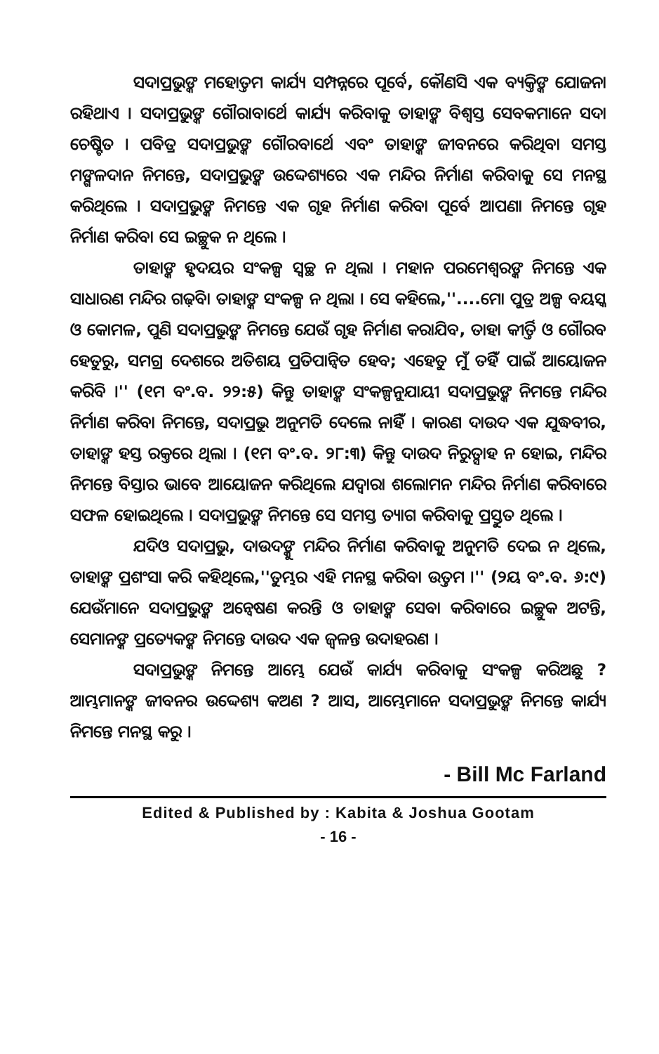ସଦାପ୍ରଭୁଙ୍କ ମହୋତ୍ତମ କାର୍ଯ୍ୟ ସମ୍ପନ୍ନରେ ପୂର୍ବେ, କୌଣସି ଏକ ବ୍ୟକ୍ତିଙ୍କ ଯୋଜନା ରହିଥାଏ । ସଦାପ୍ରଭୁଙ୍କ ଗୌରାବାର୍ଥେ କାର୍ଯ୍ୟ କରିବାକୁ ତାହାଙ୍କ ବିଶ୍ୱସ୍ତ ସେବକମାନେ ସଦା ଚେଷ୍ଟିତ । ପବିତ୍ର ସଦାପ୍ରଭୁଙ୍କ ଗୌରବାର୍ଥେ ଏବଂ ତାହାଙ୍କ ଜୀବନରେ କରିଥିବା ସମସ୍ତ ମଙ୍ଗଳଦାନ ନିମନ୍ତେ, ସଦାପ୍ରଭୁଙ୍କ ଉଦ୍ଦେଶ୍ୟରେ ଏକ ମନ୍ଦିର ନିର୍ମାଣ କରିବାକୁ ସେ ମନସ୍ଥ କରିଥିଲେ । ସଦାପ୍ରଭୁଙ୍କ ନିମନ୍ତେ ଏକ ଗୃହ ନିର୍ମାଣ କରିବା ପୂର୍ବେ ଆପଣା ନିମନ୍ତେ ଗୃହ ନିର୍ମାଣ କରିବା ସେ ଇଚ୍ଛୁକ ନ ଥିଲେ ।
ତାହାଙ୍କ ହୃଦୟର ସଂକଳ୍ପ ସ୍ୱଚ୍ଛ ନ ଥିଲା । ମହାନ ପରମେଶ୍ୱରଙ୍କ ନିମନ୍ତେ ଏକ ସାଧାରଣ ମନ୍ଦିର ଗଢ଼ିବା ତାହାଙ୍କ ସଂକଳ୍ପ ନ ଥିଲା । ସେ କହିଲେ,''....ମୋ ପୁତ୍ର ଅଳ୍ପ ବୟସ୍କ ଓ କୋମଳ, ପୁଣି ସଦାପ୍ରଭୁଙ୍କ ନିମନ୍ତେ ଯେଉଁ ଗୃହ ନିର୍ମାଣ କରାଯିବ, ତାହା କୀର୍ତ୍ତି ଓ ଗୌରବ ହେତୁରୁ, ସମଗ୍ର ଦେଶରେ ଅତିଶୟ ପ୍ରତିପାନ୍ୱିତ ହେବ; ଏହେତୁ ମୁଁ ତହିଁ ପାଇଁ ଆୟୋଜନ କରିବି ।'' (୧ମ ବଂ.ବ. ୨୨:୫) କିନ୍ତୁ ତାହାଙ୍କ ସଂକଳ୍ପନୁଯାୟୀ ସଦାପ୍ରଭୁଙ୍କ ନିମନ୍ତେ ମନ୍ଦିର ନିର୍ମାଣ କରିବା ନିମନ୍ତେ, ସଦାପ୍ରଭୁ ଅନୁମତି ଦେଲେ ନାହିଁ । କାରଣ ଦାଉଦ ଏକ ଯୁଦ୍ଧବୀର, ତାହାଙ୍କ ହସ୍ତ ରକ୍ତରେ ଥିଲା । (୧ମ ବଂ.ବ. ୨୮:୩) କିନ୍ତୁ ଦାଉଦ ନିରୁତ୍ସାହ ନ ହୋଇ, ମନ୍ଦିର ନିମନ୍ତେ ବିସ୍ତାର ଭାବେ ଆୟୋଜନ କରିଥିଲେ ଯଦ୍ୱାରା ଶଲୋମନ ମନ୍ଦିର ନିର୍ମାଣ କରିବାରେ ସଫଳ ହୋଇଥିଲେ । ସଦାପ୍ରଭୁଙ୍କ ନିମନ୍ତେ ସେ ସମସ୍ତ ତ୍ୟାଗ କରିବାକୁ ପ୍ରସ୍ତୁତ ଥିଲେ ।
ଯଦିଓ ସଦାପ୍ରଭୁ, ଦାଉଦଙ୍କୁ ମନ୍ଦିର ନିର୍ମାଣ କରିବାକୁ ଅନୁମତି ଦେଇ ନ ଥିଲେ, ତାହାଙ୍କ ପ୍ରଶଂସା କରି କହିଥିଲେ,''ତୁମ୍ଭର ଏହି ମନସ୍ଥ କରିବା ଉତ୍ତମ ।'' (୨ୟ ବଂ.ବ. ୬:୯) ଯେଉଁମାନେ ସଦାପ୍ରଭୁଙ୍କ ଅନ୍ୱେଷଣ କରନ୍ତି ଓ ତାହାଙ୍କ ସେବା କରିବାରେ ଇଚ୍ଛୁକ ଅଟନ୍ତି, ସେମାନଙ୍କ ପ୍ରତ୍ୟେକଙ୍କ ନିମନ୍ତେ ଦାଉଦ ଏକ ଜ୍ୱଳନ୍ତ ଉଦାହରଣ ।
ସଦାପ୍ରଭୁଙ୍କ ନିମନ୍ତେ ଆମ୍ଭେ ଯେଉଁ କାର୍ଯ୍ୟ କରିବାକୁ ସଂକଳ୍ପ କରିଅଛୁ ? ଆମ୍ଭମାନଙ୍କ ଜୀବନର ଉଦ୍ଦେଶ୍ୟ କଅଣ ? ଆସ, ଆମ୍ଭେମାନେ ସଦାପ୍ରଭୁଙ୍କ ନିମନ୍ତେ କାର୍ଯ୍ୟ ନିମନ୍ତେ ମନସ୍ଥ କରୁ ।
- Bill Mc Farland
Edited & Published by : Kabita & Joshua Gootam
- 16 -